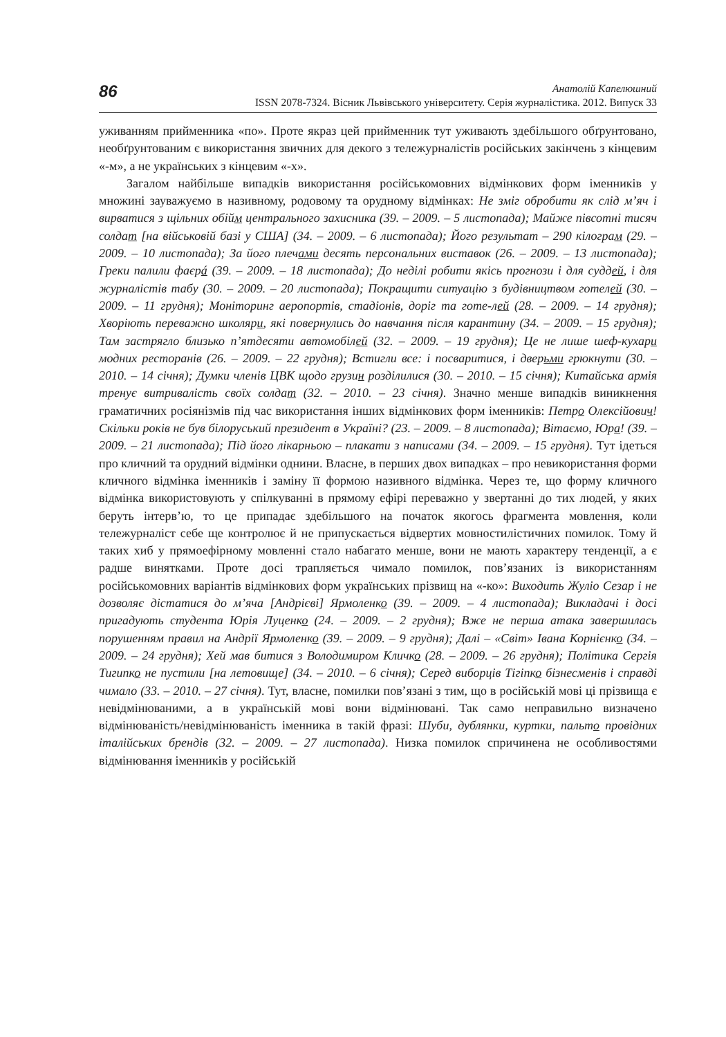86
Анатолій Капелюшний
ISSN 2078-7324. Вісник Львівського університету. Серія журналістика. 2012. Випуск 33
уживанням прийменника «по». Проте якраз цей прийменник тут уживають здебільшого обґрунтовано, необґрунтованим є використання звичних для декого з тележурналістів російських закінчень з кінцевим «-м», а не українських з кінцевим «-х».
Загалом найбільше випадків використання російськомовних відмінкових форм іменників у множині зауважуємо в називному, родовому та орудному відмінках: Не зміг обробити як слід м’яч і вирватися з щільних обійм центрального захисника (39. – 2009. – 5 листопада); Майже півсотні тисяч солдат [на військовій базі у США] (34. – 2009. – 6 листопада); Його результат – 290 кілограм (29. – 2009. – 10 листопада); За його плечами десять персональних виставок (26. – 2009. – 13 листопада); Греки палили фаєрá (39. – 2009. – 18 листопада); До неділі робити якісь прогнози і для суддей, і для журналістів табу (30. – 2009. – 20 листопада); Покращити ситуацію з будівництвом готелей (30. – 2009. – 11 грудня); Моніторинг аеропортів, стадіонів, доріг та готе-лей (28. – 2009. – 14 грудня); Хворіють переважно школяри, які повернулись до навчання після карантину (34. – 2009. – 15 грудня); Там застрягло близько п’ятдесяти автомобілей (32. – 2009. – 19 грудня); Це не лише шеф-кухари модних ресторанів (26. – 2009. – 22 грудня); Встигли все: і посваритися, і дверьми грюкнути (30. – 2010. – 14 січня); Думки членів ЦВК щодо грузин розділилися (30. – 2010. – 15 січня); Китайська армія тренує витривалість своїх солдат (32. – 2010. – 23 січня). Значно менше випадків виникнення граматичних росіянізмів під час використання інших відмінкових форм іменників: Петро Олексійович! Скільки років не був білоруський президент в Україні? (23. – 2009. – 8 листопада); Вітаємо, Юра! (39. – 2009. – 21 листопада); Під його лікарньою – плакати з написами (34. – 2009. – 15 грудня). Тут ідеться про кличний та орудний відмінки однини. Власне, в перших двох випадках – про невикористання форми кличного відмінка іменників і заміну її формою називного відмінка. Через те, що форму кличного відмінка використовують у спілкуванні в прямому ефірі переважно у звертанні до тих людей, у яких беруть інтерв’ю, то це припадає здебільшого на початок якогось фрагмента мовлення, коли тележурналіст себе ще контролює й не припускається відвертих мовностилістичних помилок. Тому й таких хиб у прямоефірному мовленні стало набагато менше, вони не мають характеру тенденції, а є радше винятками. Проте досі трапляється чимало помилок, пов’язаних із використанням російськомовних варіантів відмінкових форм українських прізвищ на «-ко»: Виходить Жуліо Сезар і не дозволяє дістатися до м’яча [Андрієві] Ярмоленко (39. – 2009. – 4 листопада); Викладачі і досі пригадують студента Юрія Луценко (24. – 2009. – 2 грудня); Вже не перша атака завершилась порушенням правил на Андрії Ярмоленко (39. – 2009. – 9 грудня); Далі – «Світ» Івана Корнієнко (34. – 2009. – 24 грудня); Хей мав битися з Володимиром Кличко (28. – 2009. – 26 грудня); Політика Сергія Тигипко не пустили [на летовище] (34. – 2010. – 6 січня); Серед виборців Тігіпко бізнесменів і справді чимало (33. – 2010. – 27 січня). Тут, власне, помилки пов’язані з тим, що в російській мові ці прізвища є невідмінюваними, а в українській мові вони відмінювані. Так само неправильно визначено відмінюваність/невідмінюваність іменника в такій фразі: Шуби, дублянки, куртки, пальто провідних італійських брендів (32. – 2009. – 27 листопада). Низка помилок спричинена не особливостями відмінювання іменників у російській